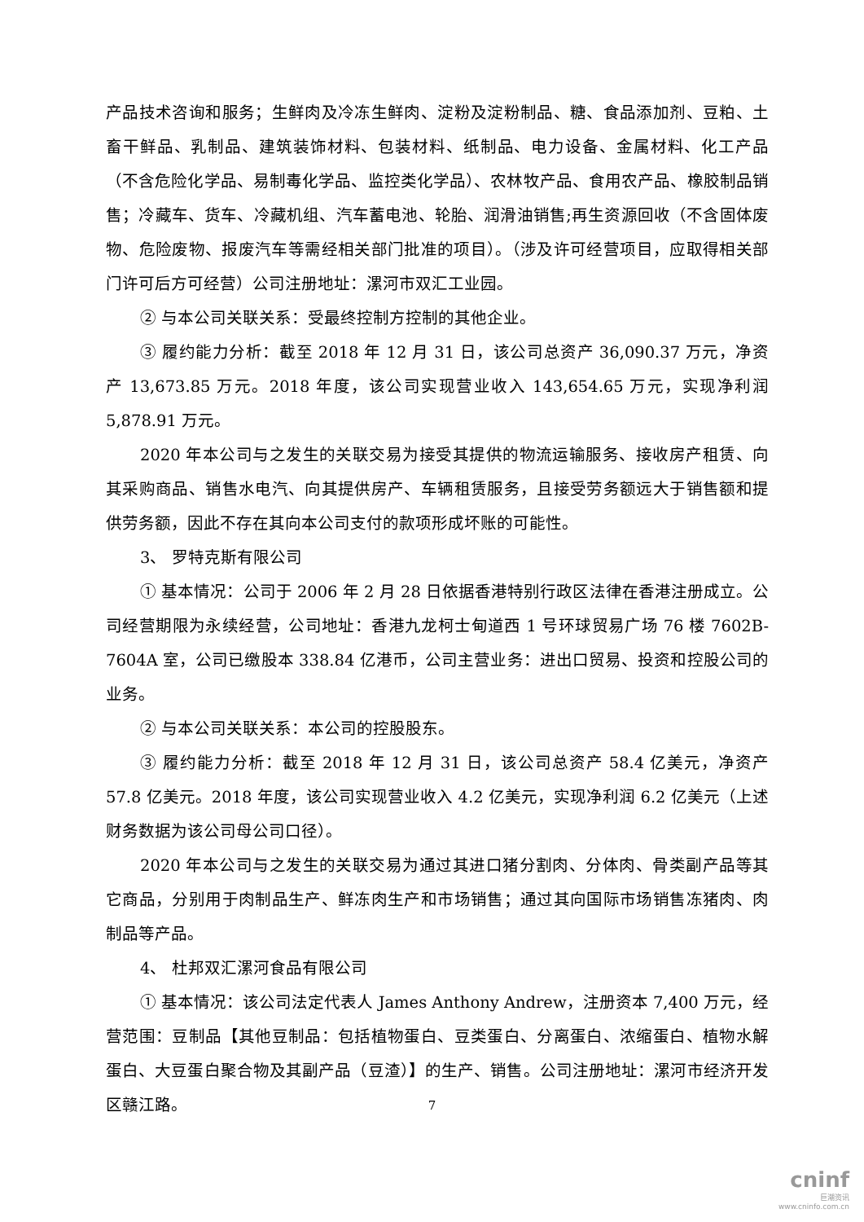产品技术咨询和服务；生鲜肉及冷冻生鲜肉、淀粉及淀粉制品、糖、食品添加剂、豆粕、土畜干鲜品、乳制品、建筑装饰材料、包装材料、纸制品、电力设备、金属材料、化工产品（不含危险化学品、易制毒化学品、监控类化学品）、农林牧产品、食用农产品、橡胶制品销售；冷藏车、货车、冷藏机组、汽车蓄电池、轮胎、润滑油销售;再生资源回收（不含固体废物、危险废物、报废汽车等需经相关部门批准的项目）。（涉及许可经营项目，应取得相关部门许可后方可经营）公司注册地址：漯河市双汇工业园。
② 与本公司关联关系：受最终控制方控制的其他企业。
③ 履约能力分析：截至 2018 年 12 月 31 日，该公司总资产 36,090.37 万元，净资产 13,673.85 万元。2018 年度，该公司实现营业收入 143,654.65 万元，实现净利润 5,878.91 万元。
2020 年本公司与之发生的关联交易为接受其提供的物流运输服务、接收房产租赁、向其采购商品、销售水电汽、向其提供房产、车辆租赁服务，且接受劳务额远大于销售额和提供劳务额，因此不存在其向本公司支付的款项形成坏账的可能性。
3、 罗特克斯有限公司
① 基本情况：公司于 2006 年 2 月 28 日依据香港特别行政区法律在香港注册成立。公司经营期限为永续经营，公司地址：香港九龙柯士甸道西 1 号环球贸易广场 76 楼 7602B-7604A 室，公司已缴股本 338.84 亿港币，公司主营业务：进出口贸易、投资和控股公司的业务。
② 与本公司关联关系：本公司的控股股东。
③ 履约能力分析：截至 2018 年 12 月 31 日，该公司总资产 58.4 亿美元，净资产 57.8 亿美元。2018 年度，该公司实现营业收入 4.2 亿美元，实现净利润 6.2 亿美元（上述财务数据为该公司母公司口径）。
2020 年本公司与之发生的关联交易为通过其进口猪分割肉、分体肉、骨类副产品等其它商品，分别用于肉制品生产、鲜冻肉生产和市场销售；通过其向国际市场销售冻猪肉、肉制品等产品。
4、 杜邦双汇漯河食品有限公司
① 基本情况：该公司法定代表人 James Anthony Andrew，注册资本 7,400 万元，经营范围：豆制品【其他豆制品：包括植物蛋白、豆类蛋白、分离蛋白、浓缩蛋白、植物水解蛋白、大豆蛋白聚合物及其副产品（豆渣）】的生产、销售。公司注册地址：漯河市经济开发区赣江路。
7
cninf
巨潮资讯
www.cninfo.com.cn